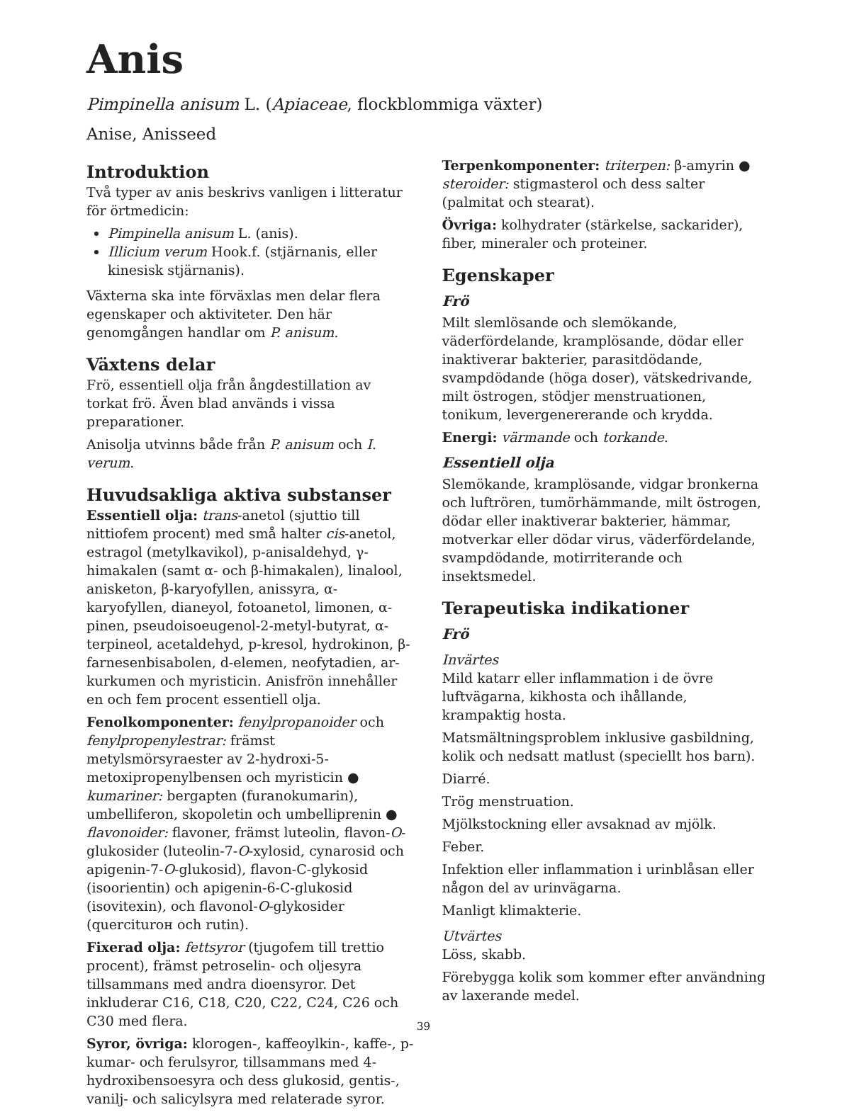Anis
Pimpinella anisum L. (Apiaceae, flockblommiga växter)
Anise, Anisseed
Introduktion
Två typer av anis beskrivs vanligen i litteratur för örtmedicin:
Pimpinella anisum L. (anis).
Illicium verum Hook.f. (stjärnanis, eller kinesisk stjärnanis).
Växterna ska inte förväxlas men delar flera egenskaper och aktiviteter. Den här genomgången handlar om P. anisum.
Växtens delar
Frö, essentiell olja från ångdestillation av torkat frö. Även blad används i vissa preparationer.
Anisolja utvinns både från P. anisum och I. verum.
Huvudsakliga aktiva substanser
Essentiell olja: trans-anetol (sjuttio till nittiofem procent) med små halter cis-anetol, estragol (metylkavikol), p-anisaldehyd, γ-himakalen (samt α- och β-himakalen), linalool, anisketon, β-karyofyllen, anissyra, α-karyofyllen, dianeyol, fotoanetol, limonen, α-pinen, pseudoisoeugenol-2-metyl-butyrat, α-terpineol, acetaldehyd, p-kresol, hydrokinon, β-farnesenbisabolen, d-elemen, neofytadien, ar-kurkumen och myristicin. Anisfrön innehåller en och fem procent essentiell olja.
Fenolkomponenter: fenylpropanoider och fenylpropenylestrar: främst metylsmörsyraester av 2-hydroxi-5-metoxipropenylbensen och myristicin ● kumariner: bergapten (furanokumarin), umbelliferon, skopoletin och umbelliprenin ● flavonoider: flavoner, främst luteolin, flavon-O-glukosider (luteolin-7-O-xylosid, cynarosid och apigenin-7-O-glukosid), flavon-C-glykosid (isoorientin) och apigenin-6-C-glukosid (isovitexin), och flavonol-O-glykosider (querciturон och rutin).
Fixerad olja: fettsyror (tjugofem till trettio procent), främst petroselin- och oljesyra tillsammans med andra dioensyror. Det inkluderar C16, C18, C20, C22, C24, C26 och C30 med flera.
Syror, övriga: klorogen-, kaffeoylkin-, kaffe-, p-kumar- och ferulsyror, tillsammans med 4-hydroxibensoesyra och dess glukosid, gentis-, vanilj- och salicylsyra med relaterade syror.
Terpenkomponenter: triterpen: β-amyrin ● steroider: stigmasterol och dess salter (palmitat och stearat).
Övriga: kolhydrater (stärkelse, sackarider), fiber, mineraler och proteiner.
Egenskaper
Frö
Milt slemlösande och slemökande, väderfördelande, kramplösande, dödar eller inaktiverar bakterier, parasitdödande, svampdödande (höga doser), vätskedrivande, milt östrogen, stödjer menstruationen, tonikum, levergenererande och krydda.
Energi: värmande och torkande.
Essentiell olja
Slemökande, kramplösande, vidgar bronkerna och luftrören, tumörhämmande, milt östrogen, dödar eller inaktiverar bakterier, hämmar, motverkar eller dödar virus, väderfördelande, svampdödande, motirriterande och insektsmedel.
Terapeutiska indikationer
Frö
Invärtes
Mild katarr eller inflammation i de övre luftvägarna, kikhosta och ihållande, krampaktig hosta.
Matsmältningsproblem inklusive gasbildning, kolik och nedsatt matlust (speciellt hos barn).
Diarré.
Trög menstruation.
Mjölkstockning eller avsaknad av mjölk.
Feber.
Infektion eller inflammation i urinblåsan eller någon del av urinvägarna.
Manligt klimakterie.
Utvärtes
Löss, skabb.
Förebygga kolik som kommer efter användning av laxerande medel.
39